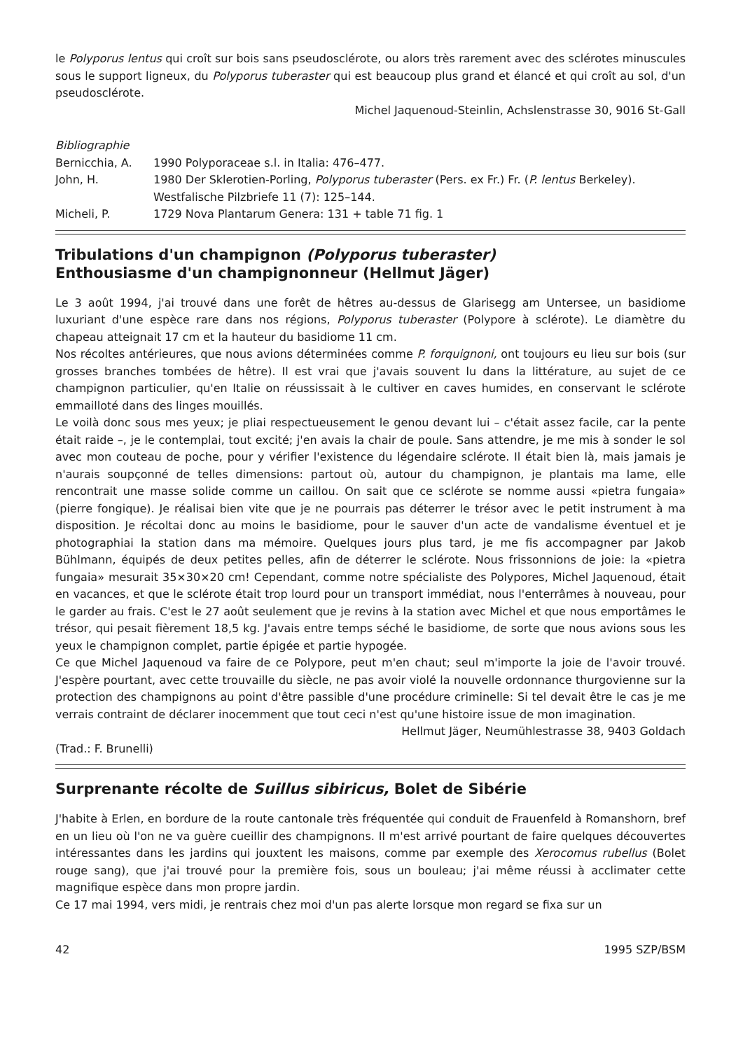le Polyporus lentus qui croît sur bois sans pseudosclérote, ou alors très rarement avec des sclérotes minuscules sous le support ligneux, du Polyporus tuberaster qui est beaucoup plus grand et élancé et qui croît au sol, d'un pseudosclérote.
Michel Jaquenoud-Steinlin, Achslenstrasse 30, 9016 St-Gall
Bibliographie
Bernicchia, A.
1990 Polyporaceae s.l. in Italia: 476–477.
John, H.
1980 Der Sklerotien-Porling, Polyporus tuberaster (Pers. ex Fr.) Fr. (P. lentus Berkeley). Westfalische Pilzbriefe 11 (7): 125–144.
Micheli, P.
1729 Nova Plantarum Genera: 131 + table 71 fig. 1
Tribulations d'un champignon (Polyporus tuberaster)
Enthousiasme d'un champignonneur (Hellmut Jäger)
Le 3 août 1994, j'ai trouvé dans une forêt de hêtres au-dessus de Glarisegg am Untersee, un basidiome luxuriant d'une espèce rare dans nos régions, Polyporus tuberaster (Polypore à sclérote). Le diamètre du chapeau atteignait 17 cm et la hauteur du basidiome 11 cm.
Nos récoltes antérieures, que nous avions déterminées comme P. forquignoni, ont toujours eu lieu sur bois (sur grosses branches tombées de hêtre). Il est vrai que j'avais souvent lu dans la littérature, au sujet de ce champignon particulier, qu'en Italie on réussissait à le cultiver en caves humides, en conservant le sclérote emmailloté dans des linges mouillés.
Le voilà donc sous mes yeux; je pliai respectueusement le genou devant lui – c'était assez facile, car la pente était raide –, je le contemplai, tout excité; j'en avais la chair de poule. Sans attendre, je me mis à sonder le sol avec mon couteau de poche, pour y vérifier l'existence du légendaire sclérote. Il était bien là, mais jamais je n'aurais soupçonné de telles dimensions: partout où, autour du champignon, je plantais ma lame, elle rencontrait une masse solide comme un caillou. On sait que ce sclérote se nomme aussi «pietra fungaia» (pierre fongique). Je réalisai bien vite que je ne pourrais pas déterrer le trésor avec le petit instrument à ma disposition. Je récoltai donc au moins le basidiome, pour le sauver d'un acte de vandalisme éventuel et je photographiai la station dans ma mémoire. Quelques jours plus tard, je me fis accompagner par Jakob Bühlmann, équipés de deux petites pelles, afin de déterrer le sclérote. Nous frissonnions de joie: la «pietra fungaia» mesurait 35×30×20 cm! Cependant, comme notre spécialiste des Polypores, Michel Jaquenoud, était en vacances, et que le sclérote était trop lourd pour un transport immédiat, nous l'enterrâmes à nouveau, pour le garder au frais. C'est le 27 août seulement que je revins à la station avec Michel et que nous emportâmes le trésor, qui pesait fièrement 18,5 kg. J'avais entre temps séché le basidiome, de sorte que nous avions sous les yeux le champignon complet, partie épigée et partie hypogée.
Ce que Michel Jaquenoud va faire de ce Polypore, peut m'en chaut; seul m'importe la joie de l'avoir trouvé. J'espère pourtant, avec cette trouvaille du siècle, ne pas avoir violé la nouvelle ordonnance thurgovienne sur la protection des champignons au point d'être passible d'une procédure criminelle: Si tel devait être le cas je me verrais contraint de déclarer inocemment que tout ceci n'est qu'une histoire issue de mon imagination.
Hellmut Jäger, Neumühlestrasse 38, 9403 Goldach
(Trad.: F. Brunelli)
Surprenante récolte de Suillus sibiricus, Bolet de Sibérie
J'habite à Erlen, en bordure de la route cantonale très fréquentée qui conduit de Frauenfeld à Romanshorn, bref en un lieu où l'on ne va guère cueillir des champignons. Il m'est arrivé pourtant de faire quelques découvertes intéressantes dans les jardins qui jouxtent les maisons, comme par exemple des Xerocomus rubellus (Bolet rouge sang), que j'ai trouvé pour la première fois, sous un bouleau; j'ai même réussi à acclimater cette magnifique espèce dans mon propre jardin.
Ce 17 mai 1994, vers midi, je rentrais chez moi d'un pas alerte lorsque mon regard se fixa sur un
42 1995 SZP/BSM